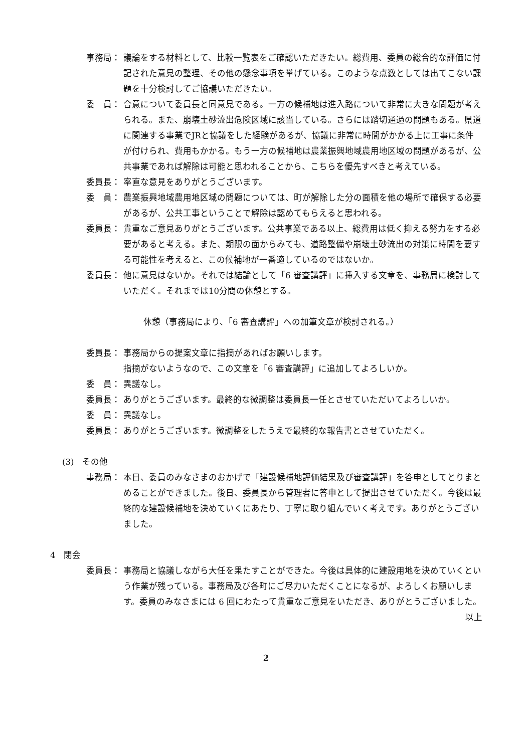事務局： 議論をする材料として、比較一覧表をご確認いただきたい。総費用、委員の総合的な評価に付記された意見の整理、その他の懸念事項を挙げている。このような点数としては出てこない課題を十分検討してご協議いただきたい。
委　員： 合意について委員長と同意見である。一方の候補地は進入路について非常に大きな問題が考えられる。また、崩壊土砂流出危険区域に該当している。さらには踏切通過の問題もある。県道に関連する事業でJRと協議をした経験があるが、協議に非常に時間がかかる上に工事に条件が付けられ、費用もかかる。もう一方の候補地は農業振興地域農用地区域の問題があるが、公共事業であれば解除は可能と思われることから、こちらを優先すべきと考えている。
委員長： 率直な意見をありがとうございます。
委　員： 農業振興地域農用地区域の問題については、町が解除した分の面積を他の場所で確保する必要があるが、公共工事ということで解除は認めてもらえると思われる。
委員長： 貴重なご意見ありがとうございます。公共事業である以上、総費用は低く抑える努力をする必要があると考える。また、期限の面からみても、道路整備や崩壊土砂流出の対策に時間を要する可能性を考えると、この候補地が一番適しているのではないか。
委員長： 他に意見はないか。それでは結論として「6 審査講評」に挿入する文章を、事務局に検討していただく。それまでは10分間の休憩とする。
休憩（事務局により、「6 審査講評」への加筆文章が検討される。）
委員長： 事務局からの提案文章に指摘があればお願いします。
指摘がないようなので、この文章を「6 審査講評」に追加してよろしいか。
委　員： 異議なし。
委員長： ありがとうございます。最終的な微調整は委員長一任とさせていただいてよろしいか。
委　員： 異議なし。
委員長： ありがとうございます。微調整をしたうえで最終的な報告書とさせていただく。
(3)　その他
事務局： 本日、委員のみなさまのおかげで「建設候補地評価結果及び審査講評」を答申としてとりまとめることができました。後日、委員長から管理者に答申として提出させていただく。今後は最終的な建設候補地を決めていくにあたり、丁寧に取り組んでいく考えです。ありがとうございました。
4　閉会
委員長： 事務局と協議しながら大任を果たすことができた。今後は具体的に建設用地を決めていくという作業が残っている。事務局及び各町にご尽力いただくことになるが、よろしくお願いします。委員のみなさまには 6 回にわたって貴重なご意見をいただき、ありがとうございました。
以上
2